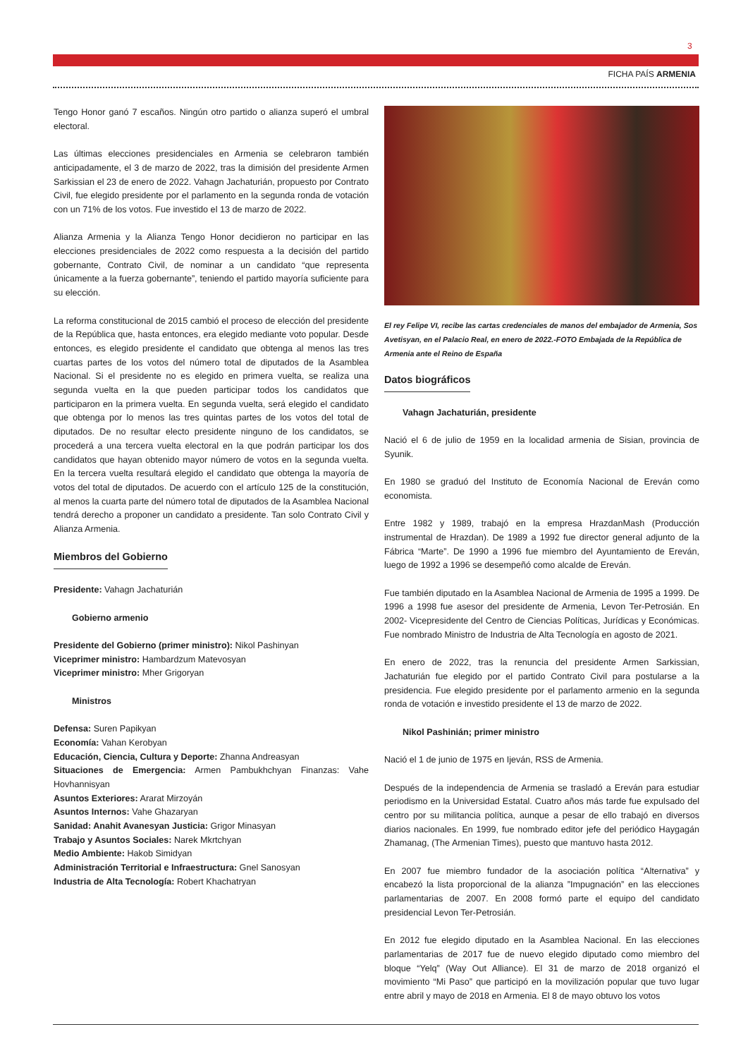3
FICHA PAÍS ARMENIA
Tengo Honor ganó 7 escaños. Ningún otro partido o alianza superó el umbral electoral.
Las últimas elecciones presidenciales en Armenia se celebraron también anticipadamente, el 3 de marzo de 2022, tras la dimisión del presidente Armen Sarkissian el 23 de enero de 2022. Vahagn Jachaturián, propuesto por Contrato Civil, fue elegido presidente por el parlamento en la segunda ronda de votación con un 71% de los votos. Fue investido el 13 de marzo de 2022.
Alianza Armenia y la Alianza Tengo Honor decidieron no participar en las elecciones presidenciales de 2022 como respuesta a la decisión del partido gobernante, Contrato Civil, de nominar a un candidato “que representa únicamente a la fuerza gobernante”, teniendo el partido mayoría suficiente para su elección.
La reforma constitucional de 2015 cambió el proceso de elección del presidente de la República que, hasta entonces, era elegido mediante voto popular. Desde entonces, es elegido presidente el candidato que obtenga al menos las tres cuartas partes de los votos del número total de diputados de la Asamblea Nacional. Si el presidente no es elegido en primera vuelta, se realiza una segunda vuelta en la que pueden participar todos los candidatos que participaron en la primera vuelta. En segunda vuelta, será elegido el candidato que obtenga por lo menos las tres quintas partes de los votos del total de diputados. De no resultar electo presidente ninguno de los candidatos, se procederá a una tercera vuelta electoral en la que podrán participar los dos candidatos que hayan obtenido mayor número de votos en la segunda vuelta. En la tercera vuelta resultará elegido el candidato que obtenga la mayoría de votos del total de diputados. De acuerdo con el artículo 125 de la constitución, al menos la cuarta parte del número total de diputados de la Asamblea Nacional tendrá derecho a proponer un candidato a presidente. Tan solo Contrato Civil y Alianza Armenia.
Miembros del Gobierno
Presidente: Vahagn Jachaturián
Gobierno armenio
Presidente del Gobierno (primer ministro): Nikol Pashinyan
Viceprimer ministro: Hambardzum Matevosyan
Viceprimer ministro: Mher Grigoryan
Ministros
Defensa: Suren Papikyan
Economía: Vahan Kerobyan
Educación, Ciencia, Cultura y Deporte: Zhanna Andreasyan
Situaciones de Emergencia: Armen Pambukhchyan Finanzas: Vahe Hovhannisyan
Asuntos Exteriores: Ararat Mirzoyán
Asuntos Internos: Vahe Ghazaryan
Sanidad: Anahit Avanesyan Justicia: Grigor Minasyan
Trabajo y Asuntos Sociales: Narek Mkrtchyan
Medio Ambiente: Hakob Simidyan
Administración Territorial e Infraestructura: Gnel Sanosyan
Industria de Alta Tecnología: Robert Khachatryan
El rey Felipe VI, recibe las cartas credenciales de manos del embajador de Armenia, Sos Avetisyan, en el Palacio Real, en enero de 2022.-FOTO Embajada de la República de Armenia ante el Reino de España
Datos biográficos
Vahagn Jachaturián, presidente
Nació el 6 de julio de 1959 en la localidad armenia de Sisian, provincia de Syunik.
En 1980 se graduó del Instituto de Economía Nacional de Ereván como economista.
Entre 1982 y 1989, trabajó en la empresa HrazdanMash (Producción instrumental de Hrazdan). De 1989 a 1992 fue director general adjunto de la Fábrica “Marte”. De 1990 a 1996 fue miembro del Ayuntamiento de Ereván, luego de 1992 a 1996 se desempeñó como alcalde de Ereván.
Fue también diputado en la Asamblea Nacional de Armenia de 1995 a 1999. De 1996 a 1998 fue asesor del presidente de Armenia, Levon Ter-Petrosián. En 2002- Vicepresidente del Centro de Ciencias Políticas, Jurídicas y Económicas. Fue nombrado Ministro de Industria de Alta Tecnología en agosto de 2021.
En enero de 2022, tras la renuncia del presidente Armen Sarkissian, Jachaturián fue elegido por el partido Contrato Civil para postularse a la presidencia. Fue elegido presidente por el parlamento armenio en la segunda ronda de votación e investido presidente el 13 de marzo de 2022.
Nikol Pashinián; primer ministro
Nació el 1 de junio de 1975 en Ijeván, RSS de Armenia.
Después de la independencia de Armenia se trasladó a Ereván para estudiar periodismo en la Universidad Estatal. Cuatro años más tarde fue expulsado del centro por su militancia política, aunque a pesar de ello trabajó en diversos diarios nacionales. En 1999, fue nombrado editor jefe del periódico Haygagán Zhamanag, (The Armenian Times), puesto que mantuvo hasta 2012.
En 2007 fue miembro fundador de la asociación política “Alternativa” y encabezó la lista proporcional de la alianza ”Impugnación” en las elecciones parlamentarias de 2007. En 2008 formó parte el equipo del candidato presidencial Levon Ter-Petrosián.
En 2012 fue elegido diputado en la Asamblea Nacional. En las elecciones parlamentarias de 2017 fue de nuevo elegido diputado como miembro del bloque “Yelq” (Way Out Alliance). El 31 de marzo de 2018 organizó el movimiento “Mi Paso” que participó en la movilización popular que tuvo lugar entre abril y mayo de 2018 en Armenia. El 8 de mayo obtuvo los votos